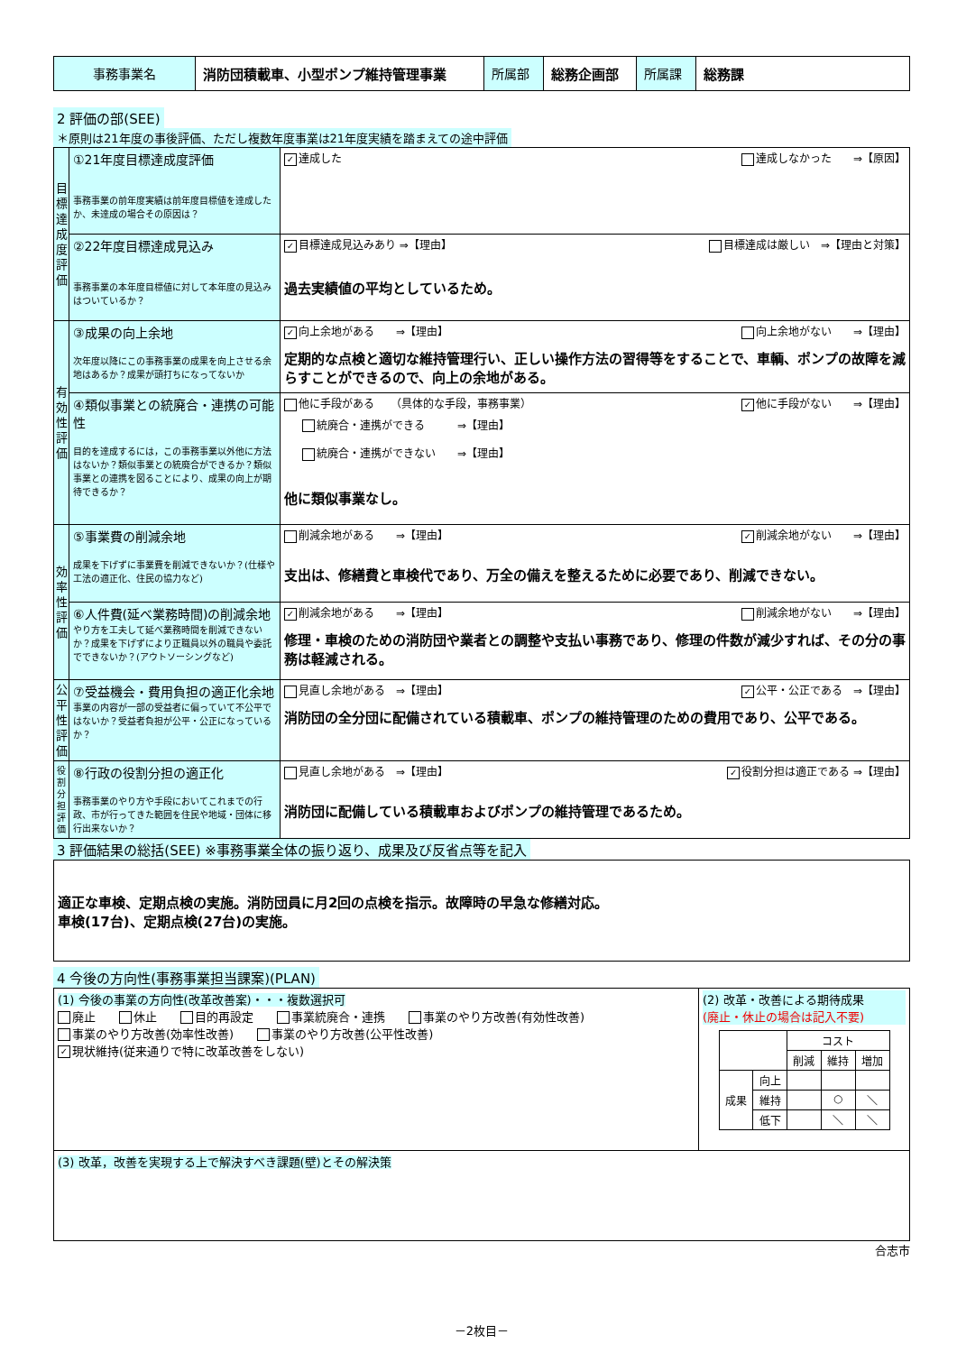| 事務事業名 | 消防団積載車、小型ポンプ維持管理事業 | 所属部 | 総務企画部 | 所属課 | 総務課 |
2 評価の部(SEE)
＊原則は21年度の事後評価、ただし複数年度事業は21年度実績を踏まえての途中評価
| 目標達成度評価 | ①21年度目標達成度評価 事務事業の前年度実績は前年度目標値を達成したか、未達成の場合その原因は？ | ✓ 達成した 達成しなかった ⇒【原因】 |
| | ②22年度目標達成見込み 事務事業の本年度目標値に対して本年度の見込みはついているか？ | ✓ 目標達成見込みあり ⇒【理由】 目標達成は厳しい ⇒【理由と対策】 過去実績値の平均としているため。 |
| 有効性評価 | ③成果の向上余地 次年度以降にこの事務事業の成果を向上させる余地はあるか？成果が頭打ちになってないか | ✓ 向上余地がある ⇒【理由】 向上余地がない ⇒【理由】 定期的な点検と適切な維持管理行い、正しい操作方法の習得等をすることで、車輌、ポンプの故障を減らすことができるので、向上の余地がある。 |
| | ④類似事業との統廃合・連携の可能性 目的を達成するには，この事務事業以外他に方法はないか？類似事業との統廃合ができるか？類似事業との連携を図ることにより、成果の向上が期待できるか？ | 他に手段がある （具体的な手段，事務事業） ✓ 他に手段がない ⇒【理由】 統廃合・連携ができる ⇒【理由】 統廃合・連携ができない ⇒【理由】 他に類似事業なし。 |
| 効率性評価 | ⑤事業費の削減余地 成果を下げずに事業費を削減できないか？(仕様や工法の適正化、住民の協力など) | 削減余地がある ⇒【理由】 ✓ 削減余地がない ⇒【理由】 支出は、修繕費と車検代であり、万全の備えを整えるために必要であり、削減できない。 |
| | ⑥人件費(延べ業務時間)の削減余地 やり方を工夫して延べ業務時間を削減できないか？成果を下げずにより正職員以外の職員や委託でできないか？(アウトソーシングなど) | ✓ 削減余地がある ⇒【理由】 削減余地がない ⇒【理由】 修理・車検のための消防団や業者との調整や支払い事務であり、修理の件数が減少すれば、その分の事務は軽減される。 |
| 公平性評価 | ⑦受益機会・費用負担の適正化余地 事業の内容が一部の受益者に偏っていて不公平ではないか？受益者負担が公平・公正になっているか？ | 見直し余地がある ⇒【理由】 ✓ 公平・公正である ⇒【理由】 消防団の全分団に配備されている積載車、ポンプの維持管理のための費用であり、公平である。 |
| 役割分担評価 | ⑧行政の役割分担の適正化 事務事業のやり方や手段においてこれまでの行政、市が行ってきた範囲を住民や地域・団体に移行出来ないか？ | 見直し余地がある ⇒【理由】 ✓ 役割分担は適正である ⇒【理由】 消防団に配備している積載車およびポンプの維持管理であるため。 |
3 評価結果の総括(SEE) ※事務事業全体の振り返り、成果及び反省点等を記入
| 適正な車検、定期点検の実施。消防団員に月2回の点検を指示。故障時の早急な修繕対応。 車検(17台)、定期点検(27台)の実施。 |
4 今後の方向性(事務事業担当課案)(PLAN)
| (1) 今後の事業の方向性(改革改善案)・・・複数選択可 廃止 休止 目的再設定 事業統廃合・連携 事業のやり方改善(有効性改善) 事業のやり方改善(効率性改善) 事業のやり方改善(公平性改善) ✓ 現状維持(従来通りで特に改革改善をしない) | (2) 改革・改善による期待成果 (廃止・休止の場合は記入不要) / / / コスト / / / / / / 削減 / 維持 / 増加 / / 成果 / 向上 / / / / / / 維持 / / ○ / ＼ / / / 低下 / / ＼ / ＼ / |
| (3) 改革，改善を実現する上で解決すべき課題(壁)とその解決策 | |
合志市
－2枚目－